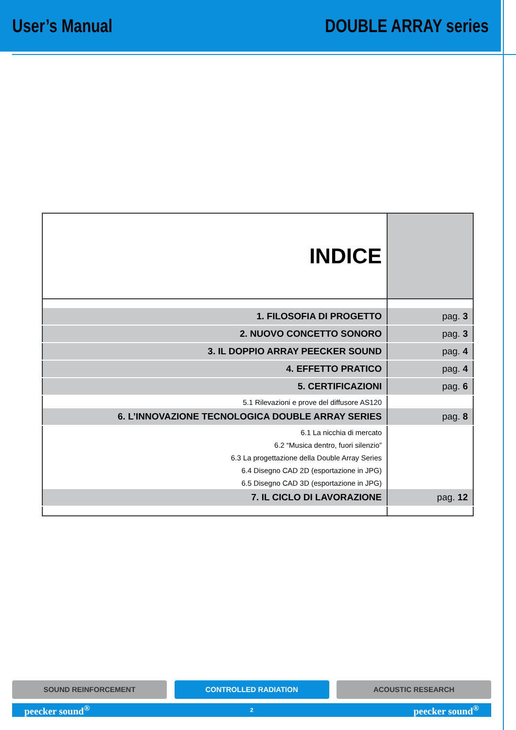User’s Manual DOUBLE ARRAY series
| INDICE | |
| 1. FILOSOFIA DI PROGETTO | pag. 3 |
| 2. NUOVO CONCETTO SONORO | pag. 3 |
| 3. IL DOPPIO ARRAY PEECKER SOUND | pag. 4 |
| 4. EFFETTO PRATICO | pag. 4 |
| 5. CERTIFICAZIONI | pag. 6 |
| 5.1 Rilevazioni e prove del diffusore AS120 | |
| 6. L’INNOVAZIONE TECNOLOGICA DOUBLE ARRAY SERIES | pag. 8 |
| 6.1 La nicchia di mercato | |
| 6.2 “Musica dentro, fuori silenzio” | |
| 6.3 La progettazione della Double Array Series | |
| 6.4 Disegno CAD 2D (esportazione in JPG) | |
| 6.5 Disegno CAD 3D (esportazione in JPG) | |
| 7. IL CICLO DI LAVORAZIONE | pag. 12 |
SOUND REINFORCEMENT CONTROLLED RADIATION ACOUSTIC RESEARCH
peecker sound<sup>®</sup> 2 peecker sound<sup>®</sup>